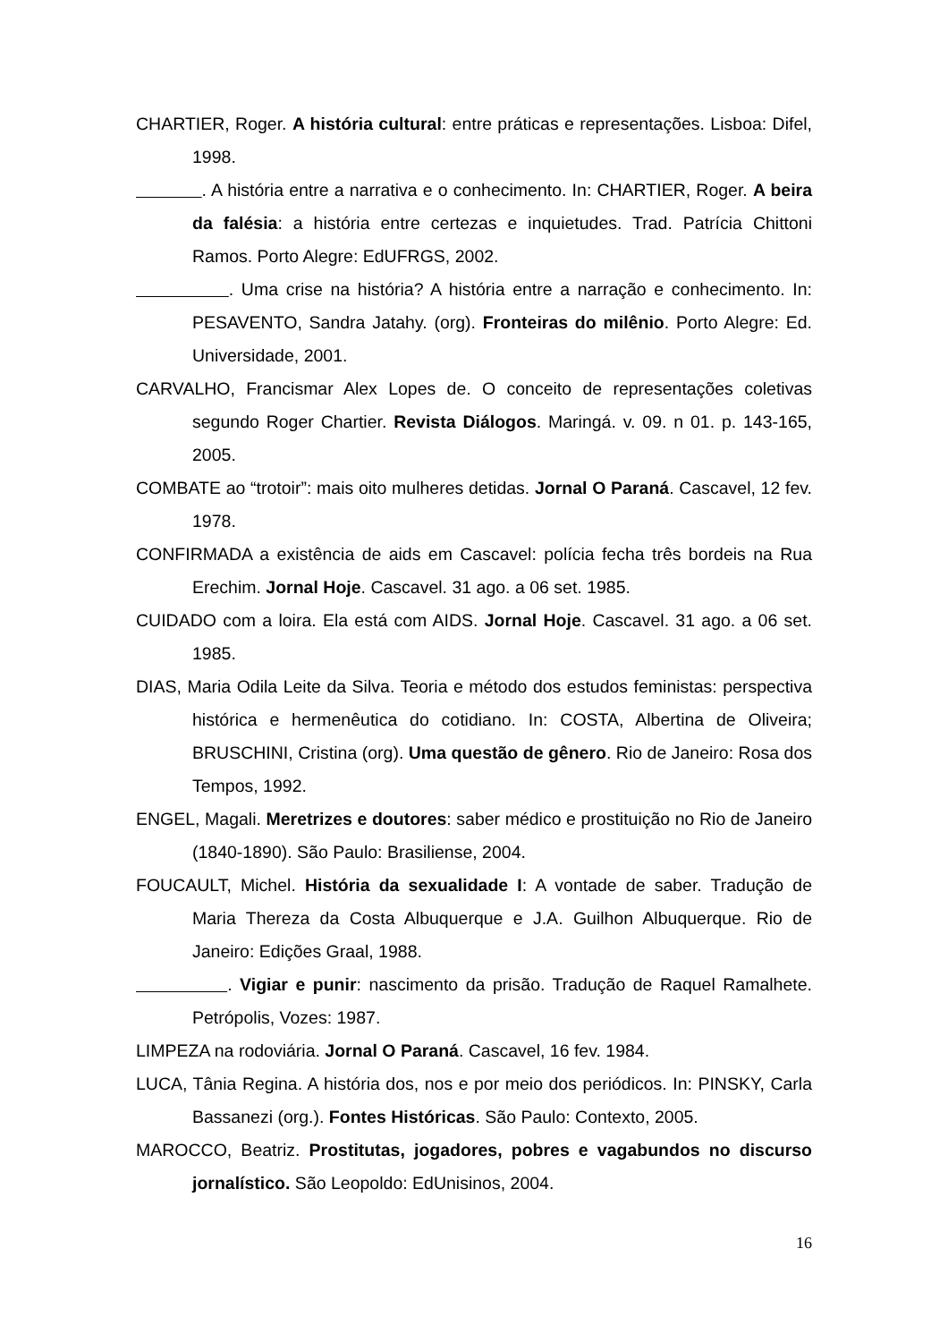CHARTIER, Roger. A história cultural: entre práticas e representações. Lisboa: Difel, 1998.
. A história entre a narrativa e o conhecimento. In: CHARTIER, Roger. A beira da falésia: a história entre certezas e inquietudes. Trad. Patrícia Chittoni Ramos. Porto Alegre: EdUFRGS, 2002.
. Uma crise na história? A história entre a narração e conhecimento. In: PESAVENTO, Sandra Jatahy. (org). Fronteiras do milênio. Porto Alegre: Ed. Universidade, 2001.
CARVALHO, Francismar Alex Lopes de. O conceito de representações coletivas segundo Roger Chartier. Revista Diálogos. Maringá. v. 09. n 01. p. 143-165, 2005.
COMBATE ao “trotoir”: mais oito mulheres detidas. Jornal O Paraná. Cascavel, 12 fev. 1978.
CONFIRMADA a existência de aids em Cascavel: polícia fecha três bordeis na Rua Erechim. Jornal Hoje. Cascavel. 31 ago. a 06 set. 1985.
CUIDADO com a loira. Ela está com AIDS. Jornal Hoje. Cascavel. 31 ago. a 06 set. 1985.
DIAS, Maria Odila Leite da Silva. Teoria e método dos estudos feministas: perspectiva histórica e hermenêutica do cotidiano. In: COSTA, Albertina de Oliveira; BRUSCHINI, Cristina (org). Uma questão de gênero. Rio de Janeiro: Rosa dos Tempos, 1992.
ENGEL, Magali. Meretrizes e doutores: saber médico e prostituição no Rio de Janeiro (1840-1890). São Paulo: Brasiliense, 2004.
FOUCAULT, Michel. História da sexualidade I: A vontade de saber. Tradução de Maria Thereza da Costa Albuquerque e J.A. Guilhon Albuquerque. Rio de Janeiro: Edições Graal, 1988.
. Vigiar e punir: nascimento da prisão. Tradução de Raquel Ramalhete. Petrópolis, Vozes: 1987.
LIMPEZA na rodoviária. Jornal O Paraná. Cascavel, 16 fev. 1984.
LUCA, Tânia Regina. A história dos, nos e por meio dos periódicos. In: PINSKY, Carla Bassanezi (org.). Fontes Históricas. São Paulo: Contexto, 2005.
MAROCCO, Beatriz. Prostitutas, jogadores, pobres e vagabundos no discurso jornalístico. São Leopoldo: EdUnisinos, 2004.
16